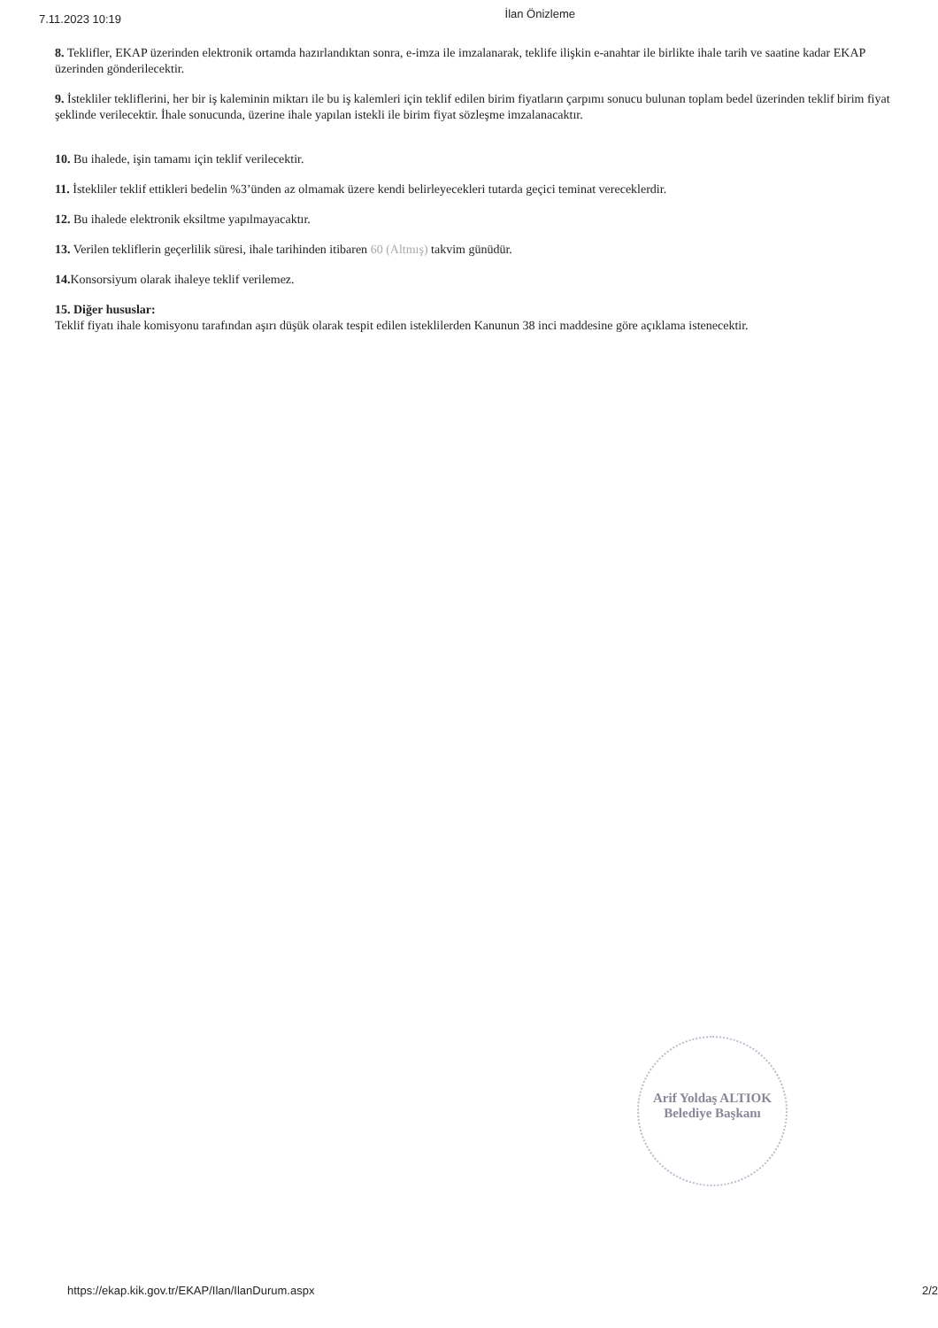7.11.2023 10:19 İlan Önizleme
8. Teklifler, EKAP üzerinden elektronik ortamda hazırlandıktan sonra, e-imza ile imzalanarak, teklife ilişkin e-anahtar ile birlikte ihale tarih ve saatine kadar EKAP üzerinden gönderilecektir.
9. İstekliler tekliflerini, her bir iş kaleminin miktarı ile bu iş kalemleri için teklif edilen birim fiyatların çarpımı sonucu bulunan toplam bedel üzerinden teklif birim fiyat şeklinde verilecektir. İhale sonucunda, üzerine ihale yapılan istekli ile birim fiyat sözleşme imzalanacaktır.
10. Bu ihalede, işin tamamı için teklif verilecektir.
11. İstekliler teklif ettikleri bedelin %3’ünden az olmamak üzere kendi belirleyecekleri tutarda geçici teminat vereceklerdir.
12. Bu ihalede elektronik eksiltme yapılmayacaktır.
13. Verilen tekliflerin geçerlilik süresi, ihale tarihinden itibaren 60 (Altmış) takvim günüdür.
14. Konsorsiyum olarak ihaleye teklif verilemez.
15. Diğer hususlar:
Teklif fiyatı ihale komisyonu tarafından aşırı düşük olarak tespit edilen isteklilerden Kanunun 38 inci maddesine göre açıklama istenecektir.
Arif Yoldaş ALTIOK
Belediye Başkanı
https://ekap.kik.gov.tr/EKAP/Ilan/IlanDurum.aspx 2/2